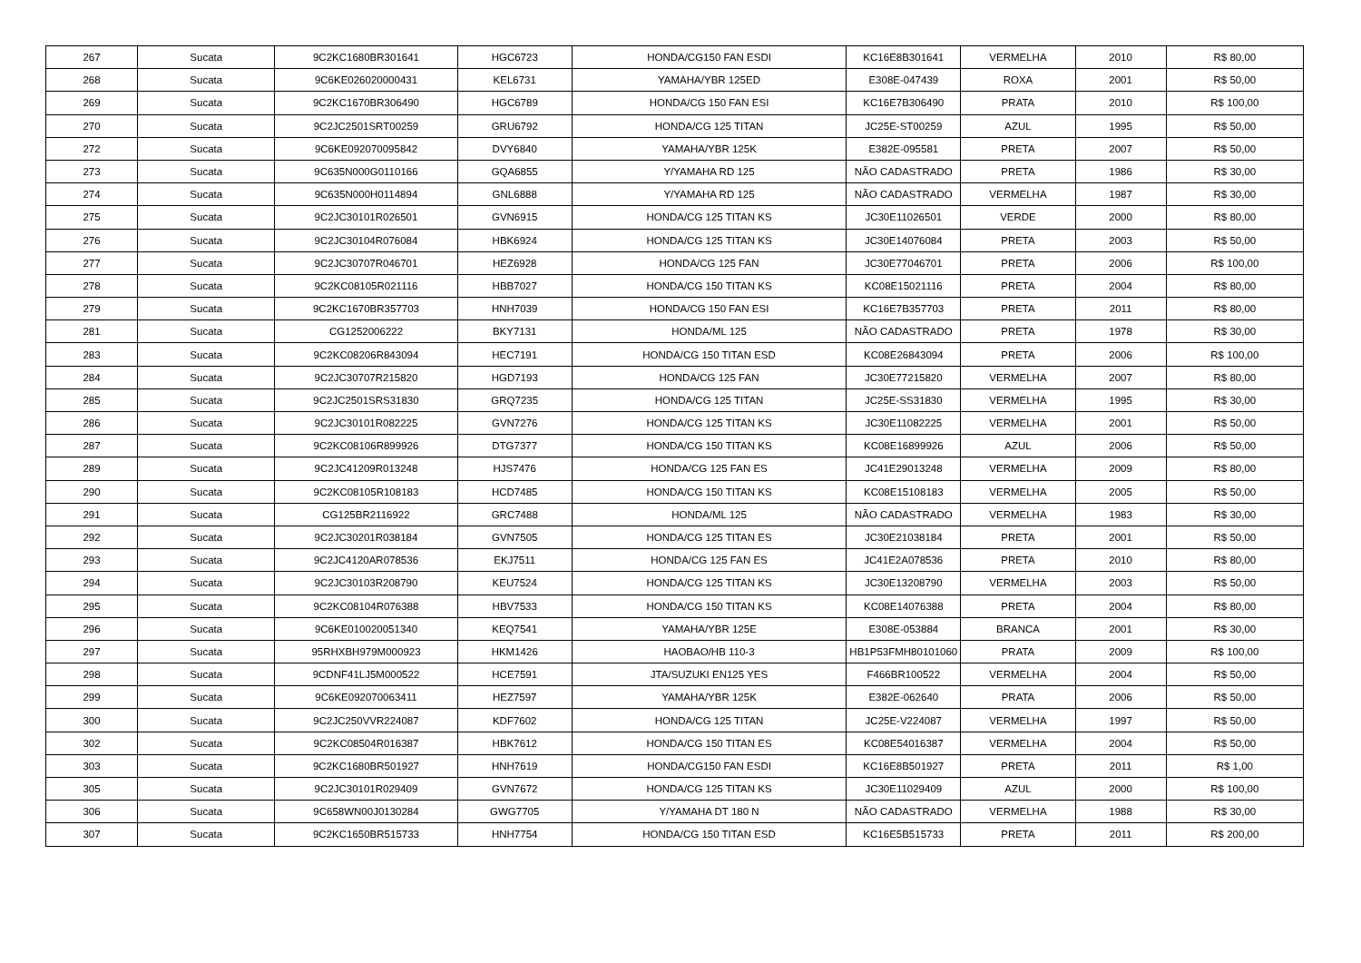| 267 | Sucata | 9C2KC1680BR301641 | HGC6723 | HONDA/CG150 FAN ESDI | KC16E8B301641 | VERMELHA | 2010 | R$ 80,00 |
| 268 | Sucata | 9C6KE026020000431 | KEL6731 | YAMAHA/YBR 125ED | E308E-047439 | ROXA | 2001 | R$ 50,00 |
| 269 | Sucata | 9C2KC1670BR306490 | HGC6789 | HONDA/CG 150 FAN ESI | KC16E7B306490 | PRATA | 2010 | R$ 100,00 |
| 270 | Sucata | 9C2JC2501SRT00259 | GRU6792 | HONDA/CG 125 TITAN | JC25E-ST00259 | AZUL | 1995 | R$ 50,00 |
| 272 | Sucata | 9C6KE092070095842 | DVY6840 | YAMAHA/YBR 125K | E382E-095581 | PRETA | 2007 | R$ 50,00 |
| 273 | Sucata | 9C635N000G0110166 | GQA6855 | Y/YAMAHA RD 125 | NÃO CADASTRADO | PRETA | 1986 | R$ 30,00 |
| 274 | Sucata | 9C635N000H0114894 | GNL6888 | Y/YAMAHA RD 125 | NÃO CADASTRADO | VERMELHA | 1987 | R$ 30,00 |
| 275 | Sucata | 9C2JC30101R026501 | GVN6915 | HONDA/CG 125 TITAN KS | JC30E11026501 | VERDE | 2000 | R$ 80,00 |
| 276 | Sucata | 9C2JC30104R076084 | HBK6924 | HONDA/CG 125 TITAN KS | JC30E14076084 | PRETA | 2003 | R$ 50,00 |
| 277 | Sucata | 9C2JC30707R046701 | HEZ6928 | HONDA/CG 125 FAN | JC30E77046701 | PRETA | 2006 | R$ 100,00 |
| 278 | Sucata | 9C2KC08105R021116 | HBB7027 | HONDA/CG 150 TITAN KS | KC08E15021116 | PRETA | 2004 | R$ 80,00 |
| 279 | Sucata | 9C2KC1670BR357703 | HNH7039 | HONDA/CG 150 FAN ESI | KC16E7B357703 | PRETA | 2011 | R$ 80,00 |
| 281 | Sucata | CG1252006222 | BKY7131 | HONDA/ML 125 | NÃO CADASTRADO | PRETA | 1978 | R$ 30,00 |
| 283 | Sucata | 9C2KC08206R843094 | HEC7191 | HONDA/CG 150 TITAN ESD | KC08E26843094 | PRETA | 2006 | R$ 100,00 |
| 284 | Sucata | 9C2JC30707R215820 | HGD7193 | HONDA/CG 125 FAN | JC30E77215820 | VERMELHA | 2007 | R$ 80,00 |
| 285 | Sucata | 9C2JC2501SRS31830 | GRQ7235 | HONDA/CG 125 TITAN | JC25E-SS31830 | VERMELHA | 1995 | R$ 30,00 |
| 286 | Sucata | 9C2JC30101R082225 | GVN7276 | HONDA/CG 125 TITAN KS | JC30E11082225 | VERMELHA | 2001 | R$ 50,00 |
| 287 | Sucata | 9C2KC08106R899926 | DTG7377 | HONDA/CG 150 TITAN KS | KC08E16899926 | AZUL | 2006 | R$ 50,00 |
| 289 | Sucata | 9C2JC41209R013248 | HJS7476 | HONDA/CG 125 FAN ES | JC41E29013248 | VERMELHA | 2009 | R$ 80,00 |
| 290 | Sucata | 9C2KC08105R108183 | HCD7485 | HONDA/CG 150 TITAN KS | KC08E15108183 | VERMELHA | 2005 | R$ 50,00 |
| 291 | Sucata | CG125BR2116922 | GRC7488 | HONDA/ML 125 | NÃO CADASTRADO | VERMELHA | 1983 | R$ 30,00 |
| 292 | Sucata | 9C2JC30201R038184 | GVN7505 | HONDA/CG 125 TITAN ES | JC30E21038184 | PRETA | 2001 | R$ 50,00 |
| 293 | Sucata | 9C2JC4120AR078536 | EKJ7511 | HONDA/CG 125 FAN ES | JC41E2A078536 | PRETA | 2010 | R$ 80,00 |
| 294 | Sucata | 9C2JC30103R208790 | KEU7524 | HONDA/CG 125 TITAN KS | JC30E13208790 | VERMELHA | 2003 | R$ 50,00 |
| 295 | Sucata | 9C2KC08104R076388 | HBV7533 | HONDA/CG 150 TITAN KS | KC08E14076388 | PRETA | 2004 | R$ 80,00 |
| 296 | Sucata | 9C6KE010020051340 | KEQ7541 | YAMAHA/YBR 125E | E308E-053884 | BRANCA | 2001 | R$ 30,00 |
| 297 | Sucata | 95RHXBH979M000923 | HKM1426 | HAOBAO/HB 110-3 | HB1P53FMH80101060 | PRATA | 2009 | R$ 100,00 |
| 298 | Sucata | 9CDNF41LJ5M000522 | HCE7591 | JTA/SUZUKI EN125 YES | F466BR100522 | VERMELHA | 2004 | R$ 50,00 |
| 299 | Sucata | 9C6KE092070063411 | HEZ7597 | YAMAHA/YBR 125K | E382E-062640 | PRATA | 2006 | R$ 50,00 |
| 300 | Sucata | 9C2JC250VVR224087 | KDF7602 | HONDA/CG 125 TITAN | JC25E-V224087 | VERMELHA | 1997 | R$ 50,00 |
| 302 | Sucata | 9C2KC08504R016387 | HBK7612 | HONDA/CG 150 TITAN ES | KC08E54016387 | VERMELHA | 2004 | R$ 50,00 |
| 303 | Sucata | 9C2KC1680BR501927 | HNH7619 | HONDA/CG150 FAN ESDI | KC16E8B501927 | PRETA | 2011 | R$ 1,00 |
| 305 | Sucata | 9C2JC30101R029409 | GVN7672 | HONDA/CG 125 TITAN KS | JC30E11029409 | AZUL | 2000 | R$ 100,00 |
| 306 | Sucata | 9C658WN00J0130284 | GWG7705 | Y/YAMAHA DT 180 N | NÃO CADASTRADO | VERMELHA | 1988 | R$ 30,00 |
| 307 | Sucata | 9C2KC1650BR515733 | HNH7754 | HONDA/CG 150 TITAN ESD | KC16E5B515733 | PRETA | 2011 | R$ 200,00 |